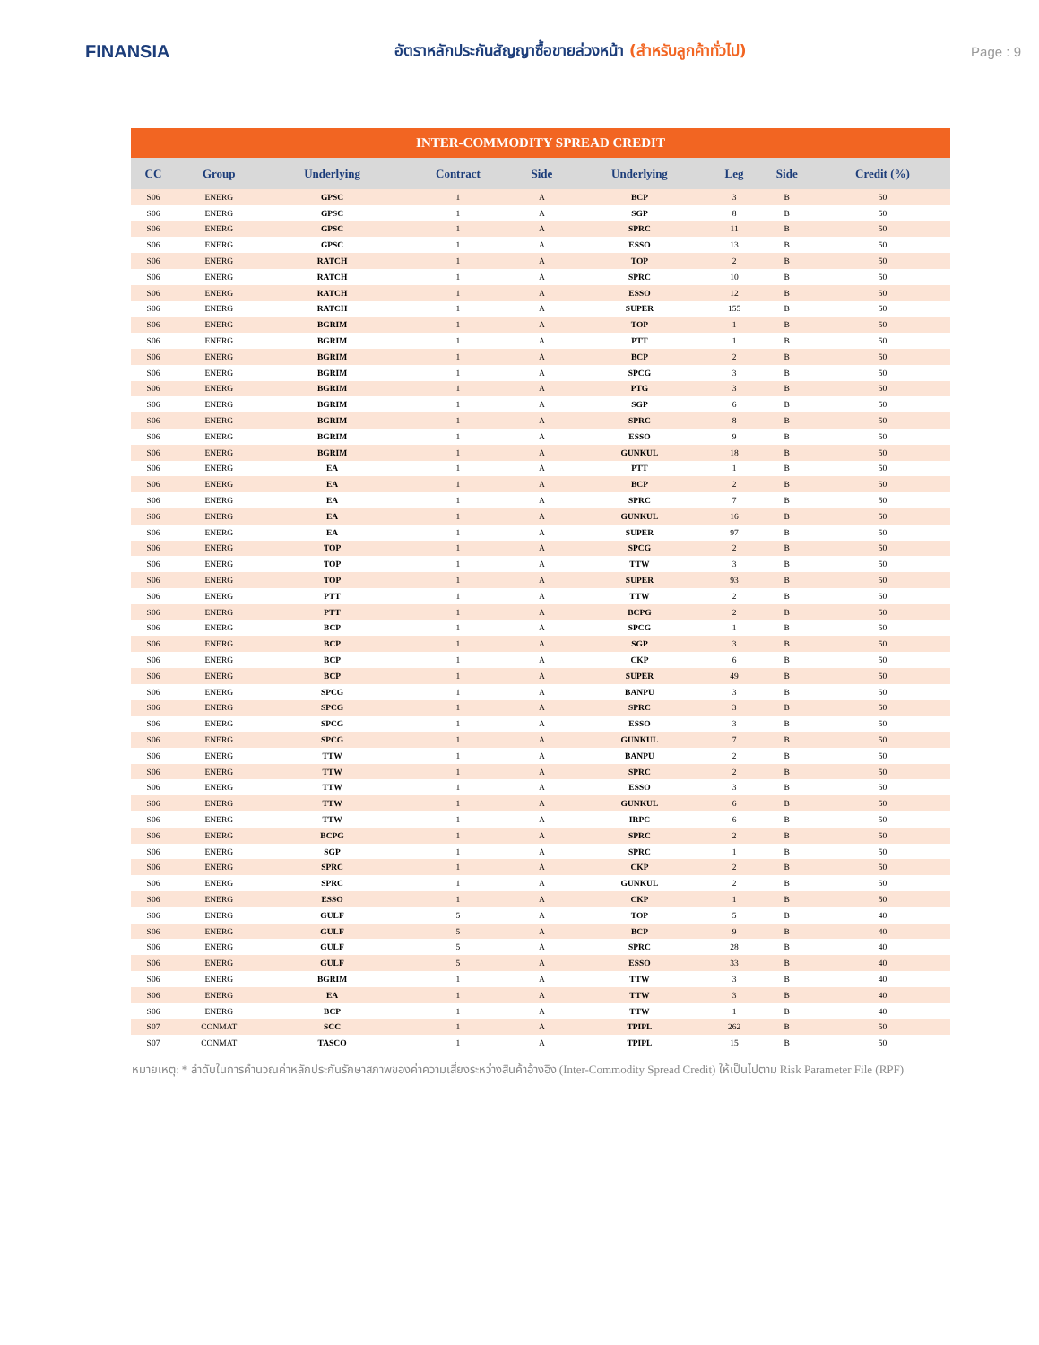FINANSIA
อัตราหลักประกันสัญญาซื้อขายล่วงหน้า (สำหรับลูกค้าทั่วไป)
Page : 9
| INTER-COMMODITY SPREAD CREDIT | | | | | | | | |
| CC | Group | Underlying | Contract | Side | Underlying | Leg | Side | Credit (%) |
| S06 | ENERG | GPSC | 1 | A | BCP | 3 | B | 50 |
| S06 | ENERG | GPSC | 1 | A | SGP | 8 | B | 50 |
| S06 | ENERG | GPSC | 1 | A | SPRC | 11 | B | 50 |
| S06 | ENERG | GPSC | 1 | A | ESSO | 13 | B | 50 |
| S06 | ENERG | RATCH | 1 | A | TOP | 2 | B | 50 |
| S06 | ENERG | RATCH | 1 | A | SPRC | 10 | B | 50 |
| S06 | ENERG | RATCH | 1 | A | ESSO | 12 | B | 50 |
| S06 | ENERG | RATCH | 1 | A | SUPER | 155 | B | 50 |
| S06 | ENERG | BGRIM | 1 | A | TOP | 1 | B | 50 |
| S06 | ENERG | BGRIM | 1 | A | PTT | 1 | B | 50 |
| S06 | ENERG | BGRIM | 1 | A | BCP | 2 | B | 50 |
| S06 | ENERG | BGRIM | 1 | A | SPCG | 3 | B | 50 |
| S06 | ENERG | BGRIM | 1 | A | PTG | 3 | B | 50 |
| S06 | ENERG | BGRIM | 1 | A | SGP | 6 | B | 50 |
| S06 | ENERG | BGRIM | 1 | A | SPRC | 8 | B | 50 |
| S06 | ENERG | BGRIM | 1 | A | ESSO | 9 | B | 50 |
| S06 | ENERG | BGRIM | 1 | A | GUNKUL | 18 | B | 50 |
| S06 | ENERG | EA | 1 | A | PTT | 1 | B | 50 |
| S06 | ENERG | EA | 1 | A | BCP | 2 | B | 50 |
| S06 | ENERG | EA | 1 | A | SPRC | 7 | B | 50 |
| S06 | ENERG | EA | 1 | A | GUNKUL | 16 | B | 50 |
| S06 | ENERG | EA | 1 | A | SUPER | 97 | B | 50 |
| S06 | ENERG | TOP | 1 | A | SPCG | 2 | B | 50 |
| S06 | ENERG | TOP | 1 | A | TTW | 3 | B | 50 |
| S06 | ENERG | TOP | 1 | A | SUPER | 93 | B | 50 |
| S06 | ENERG | PTT | 1 | A | TTW | 2 | B | 50 |
| S06 | ENERG | PTT | 1 | A | BCPG | 2 | B | 50 |
| S06 | ENERG | BCP | 1 | A | SPCG | 1 | B | 50 |
| S06 | ENERG | BCP | 1 | A | SGP | 3 | B | 50 |
| S06 | ENERG | BCP | 1 | A | CKP | 6 | B | 50 |
| S06 | ENERG | BCP | 1 | A | SUPER | 49 | B | 50 |
| S06 | ENERG | SPCG | 1 | A | BANPU | 3 | B | 50 |
| S06 | ENERG | SPCG | 1 | A | SPRC | 3 | B | 50 |
| S06 | ENERG | SPCG | 1 | A | ESSO | 3 | B | 50 |
| S06 | ENERG | SPCG | 1 | A | GUNKUL | 7 | B | 50 |
| S06 | ENERG | TTW | 1 | A | BANPU | 2 | B | 50 |
| S06 | ENERG | TTW | 1 | A | SPRC | 2 | B | 50 |
| S06 | ENERG | TTW | 1 | A | ESSO | 3 | B | 50 |
| S06 | ENERG | TTW | 1 | A | GUNKUL | 6 | B | 50 |
| S06 | ENERG | TTW | 1 | A | IRPC | 6 | B | 50 |
| S06 | ENERG | BCPG | 1 | A | SPRC | 2 | B | 50 |
| S06 | ENERG | SGP | 1 | A | SPRC | 1 | B | 50 |
| S06 | ENERG | SPRC | 1 | A | CKP | 2 | B | 50 |
| S06 | ENERG | SPRC | 1 | A | GUNKUL | 2 | B | 50 |
| S06 | ENERG | ESSO | 1 | A | CKP | 1 | B | 50 |
| S06 | ENERG | GULF | 5 | A | TOP | 5 | B | 40 |
| S06 | ENERG | GULF | 5 | A | BCP | 9 | B | 40 |
| S06 | ENERG | GULF | 5 | A | SPRC | 28 | B | 40 |
| S06 | ENERG | GULF | 5 | A | ESSO | 33 | B | 40 |
| S06 | ENERG | BGRIM | 1 | A | TTW | 3 | B | 40 |
| S06 | ENERG | EA | 1 | A | TTW | 3 | B | 40 |
| S06 | ENERG | BCP | 1 | A | TTW | 1 | B | 40 |
| S07 | CONMAT | SCC | 1 | A | TPIPL | 262 | B | 50 |
| S07 | CONMAT | TASCO | 1 | A | TPIPL | 15 | B | 50 |
หมายเหตุ: * ลำดับในการคำนวณค่าหลักประกันรักษาสภาพของค่าความเสี่ยงระหว่างสินค้าอ้างอิง (Inter-Commodity Spread Credit) ให้เป็นไปตาม Risk Parameter File (RPF)